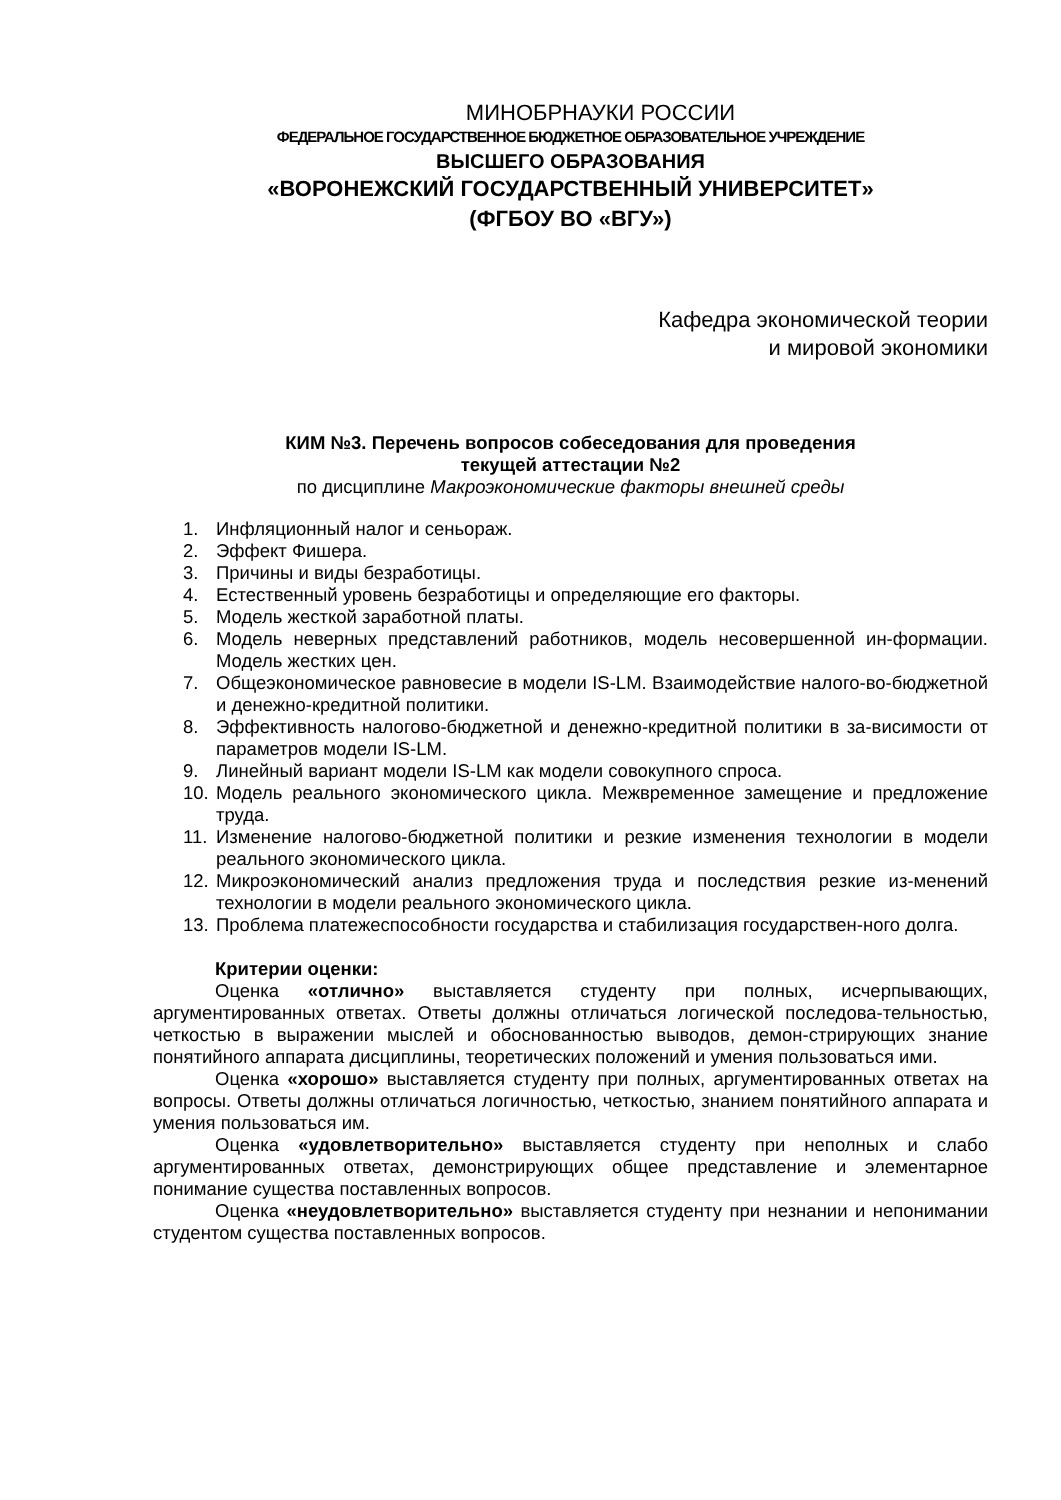МИНОБРНАУКИ РОССИИ
ФЕДЕРАЛЬНОЕ ГОСУДАРСТВЕННОЕ БЮДЖЕТНОЕ ОБРАЗОВАТЕЛЬНОЕ УЧРЕЖДЕНИЕ
ВЫСШЕГО ОБРАЗОВАНИЯ
«ВОРОНЕЖСКИЙ ГОСУДАРСТВЕННЫЙ УНИВЕРСИТЕТ»
(ФГБОУ ВО «ВГУ»)
Кафедра экономической теории
и мировой экономики
КИМ №3. Перечень вопросов собеседования для проведения
текущей аттестации №2
по дисциплине Макроэкономические факторы внешней среды
1. Инфляционный налог и сеньораж.
2. Эффект Фишера.
3. Причины и виды безработицы.
4. Естественный уровень безработицы и определяющие его факторы.
5. Модель жесткой заработной платы.
6. Модель неверных представлений работников, модель несовершенной ин-формации. Модель жестких цен.
7. Общеэкономическое равновесие в модели IS-LM. Взаимодействие налого-во-бюджетной и денежно-кредитной политики.
8. Эффективность налогово-бюджетной и денежно-кредитной политики в за-висимости от параметров модели IS-LM.
9. Линейный вариант модели IS-LM как модели совокупного спроса.
10. Модель реального экономического цикла. Межвременное замещение и предложение труда.
11. Изменение налогово-бюджетной политики и резкие изменения технологии в модели реального экономического цикла.
12. Микроэкономический анализ предложения труда и последствия резкие из-менений технологии в модели реального экономического цикла.
13. Проблема платежеспособности государства и стабилизация государствен-ного долга.
Критерии оценки:
Оценка «отлично» выставляется студенту при полных, исчерпывающих, аргументированных ответах. Ответы должны отличаться логической последова-тельностью, четкостью в выражении мыслей и обоснованностью выводов, демон-стрирующих знание понятийного аппарата дисциплины, теоретических положений и умения пользоваться ими.
Оценка «хорошо» выставляется студенту при полных, аргументированных ответах на вопросы. Ответы должны отличаться логичностью, четкостью, знанием понятийного аппарата и умения пользоваться им.
Оценка «удовлетворительно» выставляется студенту при неполных и слабо аргументированных ответах, демонстрирующих общее представление и элементарное понимание существа поставленных вопросов.
Оценка «неудовлетворительно» выставляется студенту при незнании и непонимании студентом существа поставленных вопросов.